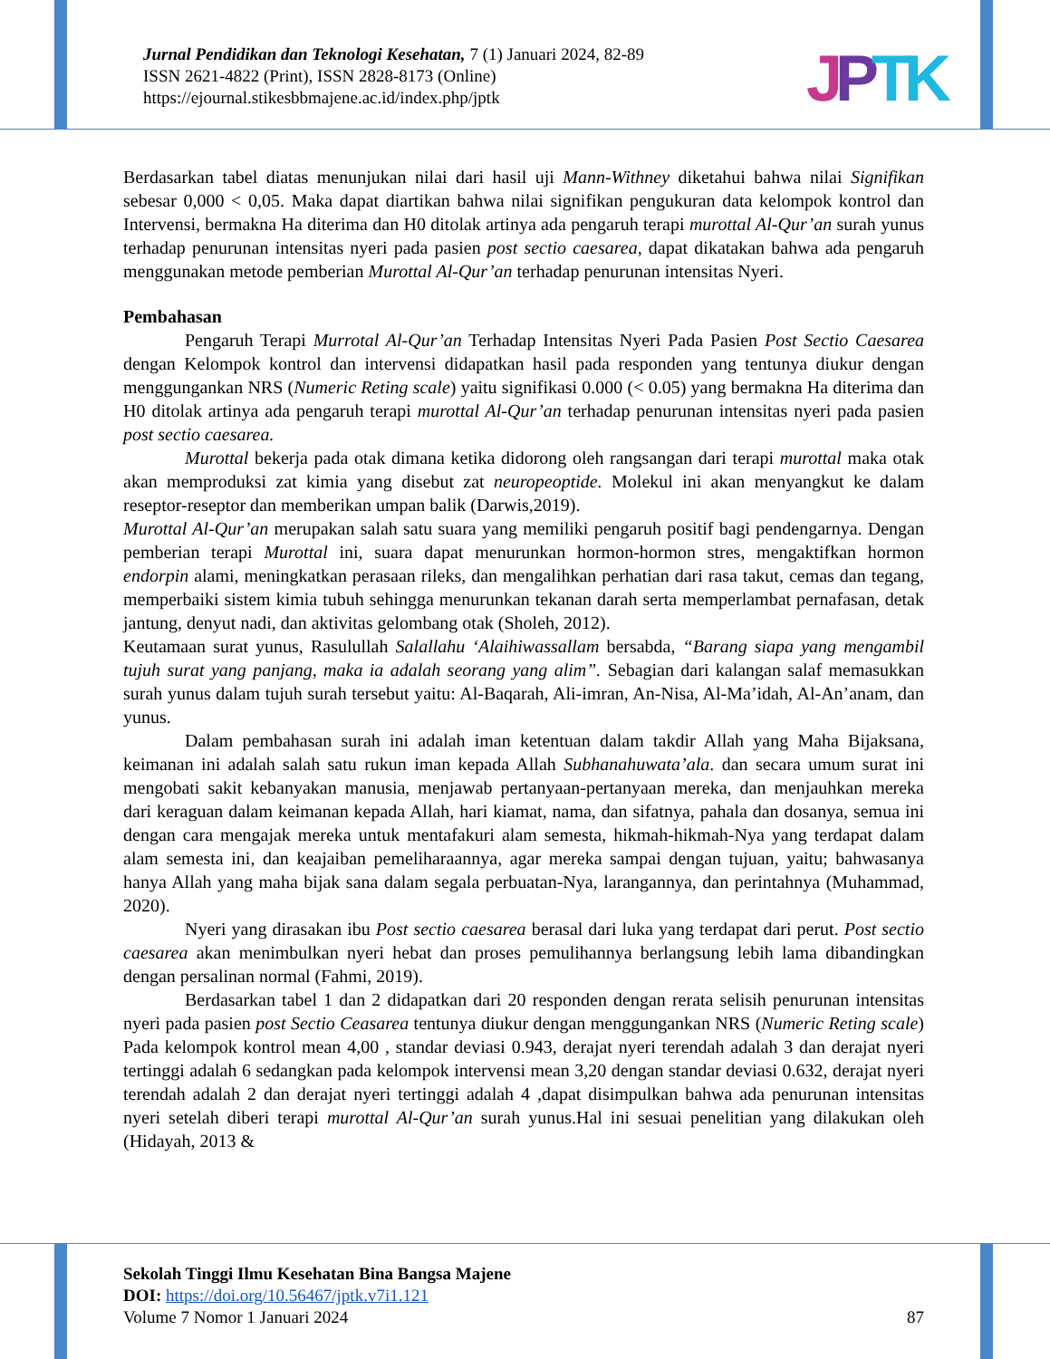Jurnal Pendidikan dan Teknologi Kesehatan, 7 (1) Januari 2024, 82-89
ISSN 2621-4822 (Print), ISSN 2828-8173 (Online)
https://ejournal.stikesbbmajene.ac.id/index.php/jptk
JPTK
Berdasarkan tabel diatas menunjukan nilai dari hasil uji Mann-Withney diketahui bahwa nilai Signifikan sebesar 0,000 < 0,05. Maka dapat diartikan bahwa nilai signifikan pengukuran data kelompok kontrol dan Intervensi, bermakna Ha diterima dan H0 ditolak artinya ada pengaruh terapi murottal Al-Qur’an surah yunus terhadap penurunan intensitas nyeri pada pasien post sectio caesarea, dapat dikatakan bahwa ada pengaruh menggunakan metode pemberian Murottal Al-Qur’an terhadap penurunan intensitas Nyeri.
Pembahasan
Pengaruh Terapi Murrotal Al-Qur’an Terhadap Intensitas Nyeri Pada Pasien Post Sectio Caesarea dengan Kelompok kontrol dan intervensi didapatkan hasil pada responden yang tentunya diukur dengan menggungankan NRS (Numeric Reting scale) yaitu signifikasi 0.000 (< 0.05) yang bermakna Ha diterima dan H0 ditolak artinya ada pengaruh terapi murottal Al-Qur’an terhadap penurunan intensitas nyeri pada pasien post sectio caesarea.
Murottal bekerja pada otak dimana ketika didorong oleh rangsangan dari terapi murottal maka otak akan memproduksi zat kimia yang disebut zat neuropeoptide. Molekul ini akan menyangkut ke dalam reseptor-reseptor dan memberikan umpan balik (Darwis,2019).
Murottal Al-Qur’an merupakan salah satu suara yang memiliki pengaruh positif bagi pendengarnya. Dengan pemberian terapi Murottal ini, suara dapat menurunkan hormon-hormon stres, mengaktifkan hormon endorpin alami, meningkatkan perasaan rileks, dan mengalihkan perhatian dari rasa takut, cemas dan tegang, memperbaiki sistem kimia tubuh sehingga menurunkan tekanan darah serta memperlambat pernafasan, detak jantung, denyut nadi, dan aktivitas gelombang otak (Sholeh, 2012).
Keutamaan surat yunus, Rasulullah Salallahu ‘Alaihiwassallam bersabda, “Barang siapa yang mengambil tujuh surat yang panjang, maka ia adalah seorang yang alim”. Sebagian dari kalangan salaf memasukkan surah yunus dalam tujuh surah tersebut yaitu: Al-Baqarah, Ali-imran, An-Nisa, Al-Ma’idah, Al-An’anam, dan yunus.
Dalam pembahasan surah ini adalah iman ketentuan dalam takdir Allah yang Maha Bijaksana, keimanan ini adalah salah satu rukun iman kepada Allah Subhanahuwata’ala. dan secara umum surat ini mengobati sakit kebanyakan manusia, menjawab pertanyaan-pertanyaan mereka, dan menjauhkan mereka dari keraguan dalam keimanan kepada Allah, hari kiamat, nama, dan sifatnya, pahala dan dosanya, semua ini dengan cara mengajak mereka untuk mentafakuri alam semesta, hikmah-hikmah-Nya yang terdapat dalam alam semesta ini, dan keajaiban pemeliharaannya, agar mereka sampai dengan tujuan, yaitu; bahwasanya hanya Allah yang maha bijak sana dalam segala perbuatan-Nya, larangannya, dan perintahnya (Muhammad, 2020).
Nyeri yang dirasakan ibu Post sectio caesarea berasal dari luka yang terdapat dari perut. Post sectio caesarea akan menimbulkan nyeri hebat dan proses pemulihannya berlangsung lebih lama dibandingkan dengan persalinan normal (Fahmi, 2019).
Berdasarkan tabel 1 dan 2 didapatkan dari 20 responden dengan rerata selisih penurunan intensitas nyeri pada pasien post Sectio Ceasarea tentunya diukur dengan menggungankan NRS (Numeric Reting scale) Pada kelompok kontrol mean 4,00 , standar deviasi 0.943, derajat nyeri terendah adalah 3 dan derajat nyeri tertinggi adalah 6 sedangkan pada kelompok intervensi mean 3,20 dengan standar deviasi 0.632, derajat nyeri terendah adalah 2 dan derajat nyeri tertinggi adalah 4 ,dapat disimpulkan bahwa ada penurunan intensitas nyeri setelah diberi terapi murottal Al-Qur’an surah yunus.Hal ini sesuai penelitian yang dilakukan oleh (Hidayah, 2013 &
Sekolah Tinggi Ilmu Kesehatan Bina Bangsa Majene
DOI: https://doi.org/10.56467/jptk.v7i1.121
Volume 7 Nomor 1 Januari 2024 87